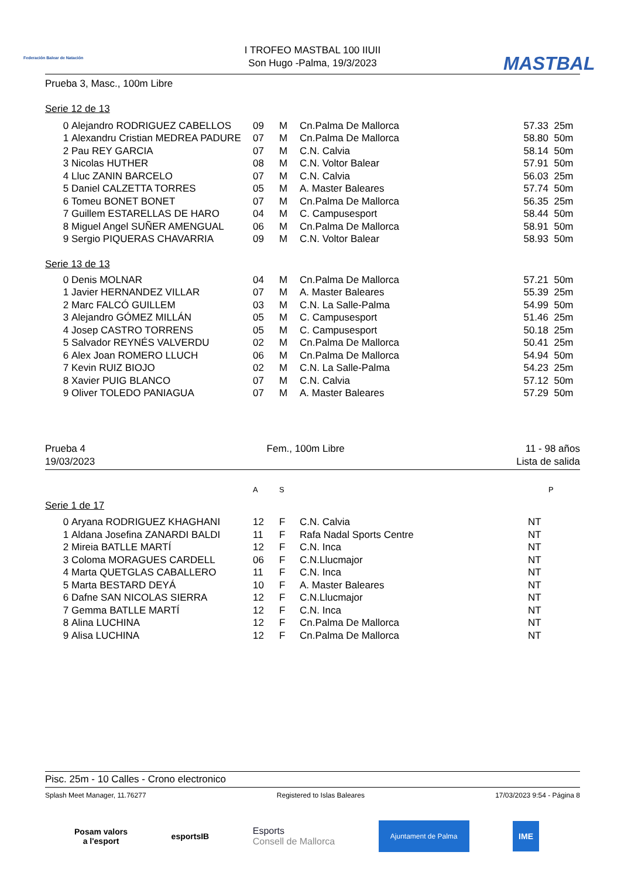Federación Balear de Natación
MASTBAL
I TROFEO MASTBAL 100 IIUII
Son Hugo -Palma, 19/3/2023
Prueba 3, Masc., 100m Libre
Serie 12 de 13
| 0 | Alejandro RODRIGUEZ CABELLOS | 09 | M | Cn.Palma De Mallorca | 57.33 | 25m |
| 1 | Alexandru Cristian MEDREA PADURE | 07 | M | Cn.Palma De Mallorca | 58.80 | 50m |
| 2 | Pau REY GARCIA | 07 | M | C.N. Calvia | 58.14 | 50m |
| 3 | Nicolas HUTHER | 08 | M | C.N. Voltor Balear | 57.91 | 50m |
| 4 | Lluc ZANIN BARCELO | 07 | M | C.N. Calvia | 56.03 | 25m |
| 5 | Daniel CALZETTA TORRES | 05 | M | A. Master Baleares | 57.74 | 50m |
| 6 | Tomeu BONET BONET | 07 | M | Cn.Palma De Mallorca | 56.35 | 25m |
| 7 | Guillem ESTARELLAS DE HARO | 04 | M | C. Campusesport | 58.44 | 50m |
| 8 | Miguel Angel SUÑER AMENGUAL | 06 | M | Cn.Palma De Mallorca | 58.91 | 50m |
| 9 | Sergio PIQUERAS CHAVARRIA | 09 | M | C.N. Voltor Balear | 58.93 | 50m |
Serie 13 de 13
| 0 | Denis MOLNAR | 04 | M | Cn.Palma De Mallorca | 57.21 | 50m |
| 1 | Javier HERNANDEZ VILLAR | 07 | M | A. Master Baleares | 55.39 | 25m |
| 2 | Marc FALCÓ GUILLEM | 03 | M | C.N. La Salle-Palma | 54.99 | 50m |
| 3 | Alejandro GÓMEZ MILLÁN | 05 | M | C. Campusesport | 51.46 | 25m |
| 4 | Josep CASTRO TORRENS | 05 | M | C. Campusesport | 50.18 | 25m |
| 5 | Salvador REYNÉS VALVERDU | 02 | M | Cn.Palma De Mallorca | 50.41 | 25m |
| 6 | Alex Joan ROMERO LLUCH | 06 | M | Cn.Palma De Mallorca | 54.94 | 50m |
| 7 | Kevin RUIZ BIOJO | 02 | M | C.N. La Salle-Palma | 54.23 | 25m |
| 8 | Xavier PUIG BLANCO | 07 | M | C.N. Calvia | 57.12 | 50m |
| 9 | Oliver TOLEDO PANIAGUA | 07 | M | A. Master Baleares | 57.29 | 50m |
Prueba 4
19/03/2023
Fem., 100m Libre 11 - 98 años
Lista de salida
| | A | S | P |
Serie 1 de 17
| 0 | Aryana RODRIGUEZ KHAGHANI | 12 | F | C.N. Calvia | NT |
| 1 | Aldana Josefina ZANARDI BALDI | 11 | F | Rafa Nadal Sports Centre | NT |
| 2 | Mireia BATLLE MARTÍ | 12 | F | C.N. Inca | NT |
| 3 | Coloma MORAGUES CARDELL | 06 | F | C.N.Llucmajor | NT |
| 4 | Marta QUETGLAS CABALLERO | 11 | F | C.N. Inca | NT |
| 5 | Marta BESTARD DEYÁ | 10 | F | A. Master Baleares | NT |
| 6 | Dafne SAN NICOLAS SIERRA | 12 | F | C.N.Llucmajor | NT |
| 7 | Gemma BATLLE MARTÍ | 12 | F | C.N. Inca | NT |
| 8 | Alina LUCHINA | 12 | F | Cn.Palma De Mallorca | NT |
| 9 | Alisa LUCHINA | 12 | F | Cn.Palma De Mallorca | NT |
Pisc. 25m - 10 Calles - Crono electronico
Splash Meet Manager, 11.76277 Registered to Islas Baleares 17/03/2023 9:54 - Página 8
Posam valors
a l'esport
esportsIB
Esports
Consell de Mallorca
Ajuntament de Palma
IME